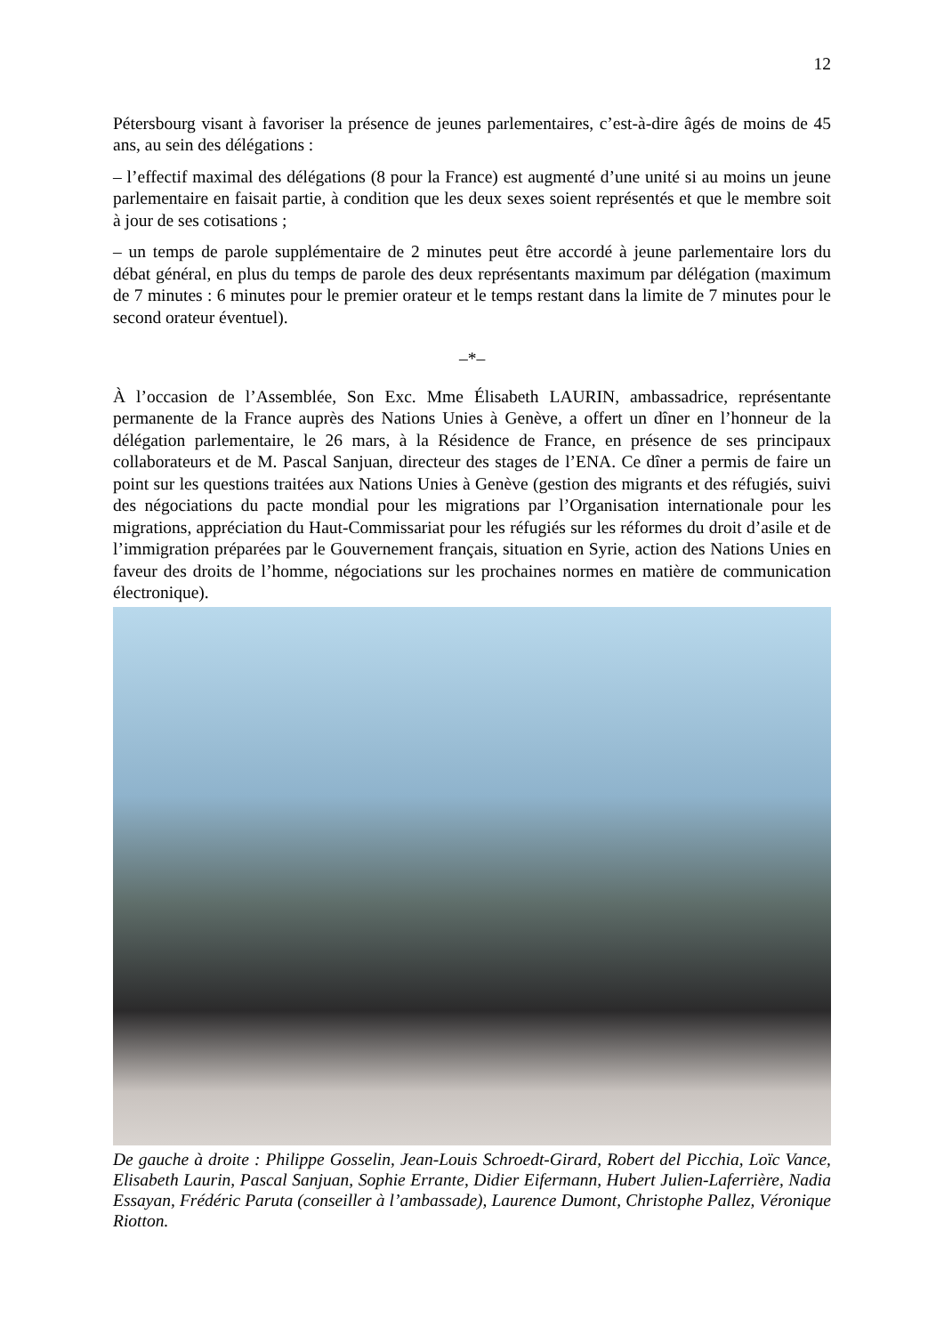12
Pétersbourg visant à favoriser la présence de jeunes parlementaires, c’est-à-dire âgés de moins de 45 ans, au sein des délégations :
– l’effectif maximal des délégations (8 pour la France) est augmenté d’une unité si au moins un jeune parlementaire en faisait partie, à condition que les deux sexes soient représentés et que le membre soit à jour de ses cotisations ;
– un temps de parole supplémentaire de 2 minutes peut être accordé à jeune parlementaire lors du débat général, en plus du temps de parole des deux représentants maximum par délégation (maximum de 7 minutes : 6 minutes pour le premier orateur et le temps restant dans la limite de 7 minutes pour le second orateur éventuel).
–*–
À l’occasion de l’Assemblée, Son Exc. Mme Élisabeth LAURIN, ambassadrice, représentante permanente de la France auprès des Nations Unies à Genève, a offert un dîner en l’honneur de la délégation parlementaire, le 26 mars, à la Résidence de France, en présence de ses principaux collaborateurs et de M. Pascal Sanjuan, directeur des stages de l’ENA. Ce dîner a permis de faire un point sur les questions traitées aux Nations Unies à Genève (gestion des migrants et des réfugiés, suivi des négociations du pacte mondial pour les migrations par l’Organisation internationale pour les migrations, appréciation du Haut-Commissariat pour les réfugiés sur les réformes du droit d’asile et de l’immigration préparées par le Gouvernement français, situation en Syrie, action des Nations Unies en faveur des droits de l’homme, négociations sur les prochaines normes en matière de communication électronique).
De gauche à droite : Philippe Gosselin, Jean-Louis Schroedt-Girard, Robert del Picchia, Loïc Vance, Elisabeth Laurin, Pascal Sanjuan, Sophie Errante, Didier Eifermann, Hubert Julien-Laferrière, Nadia Essayan, Frédéric Paruta (conseiller à l’ambassade), Laurence Dumont, Christophe Pallez, Véronique Riotton.